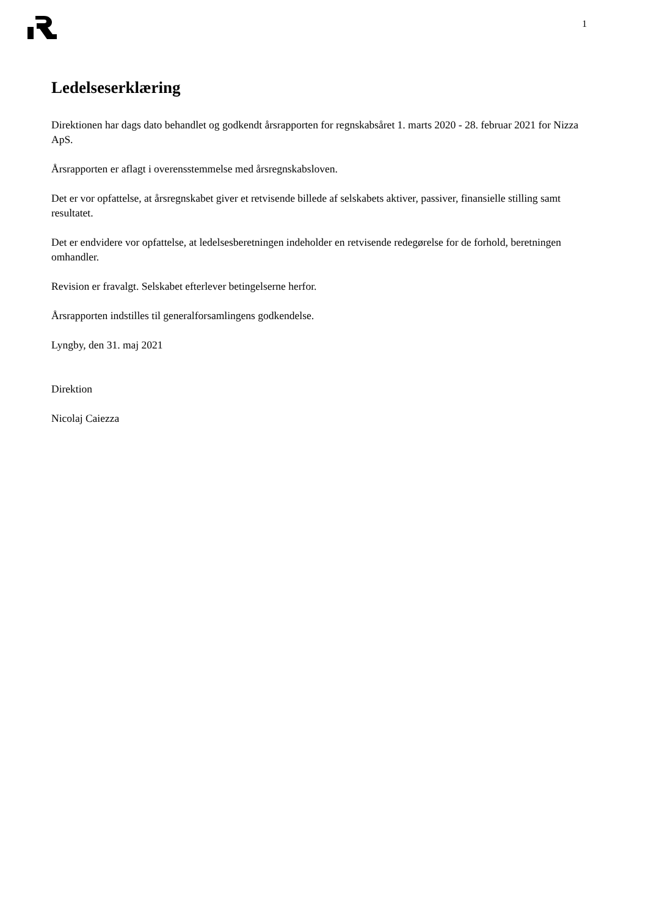1
Ledelseserklæring
Direktionen har dags dato behandlet og godkendt årsrapporten for regnskabsåret 1. marts 2020 - 28. februar 2021 for Nizza ApS.
Årsrapporten er aflagt i overensstemmelse med årsregnskabsloven.
Det er vor opfattelse, at årsregnskabet giver et retvisende billede af selskabets aktiver, passiver, finansielle stilling samt resultatet.
Det er endvidere vor opfattelse, at ledelsesberetningen indeholder en retvisende redegørelse for de forhold, beretningen omhandler.
Revision er fravalgt. Selskabet efterlever betingelserne herfor.
Årsrapporten indstilles til generalforsamlingens godkendelse.
Lyngby, den 31. maj 2021
Direktion
Nicolaj Caiezza